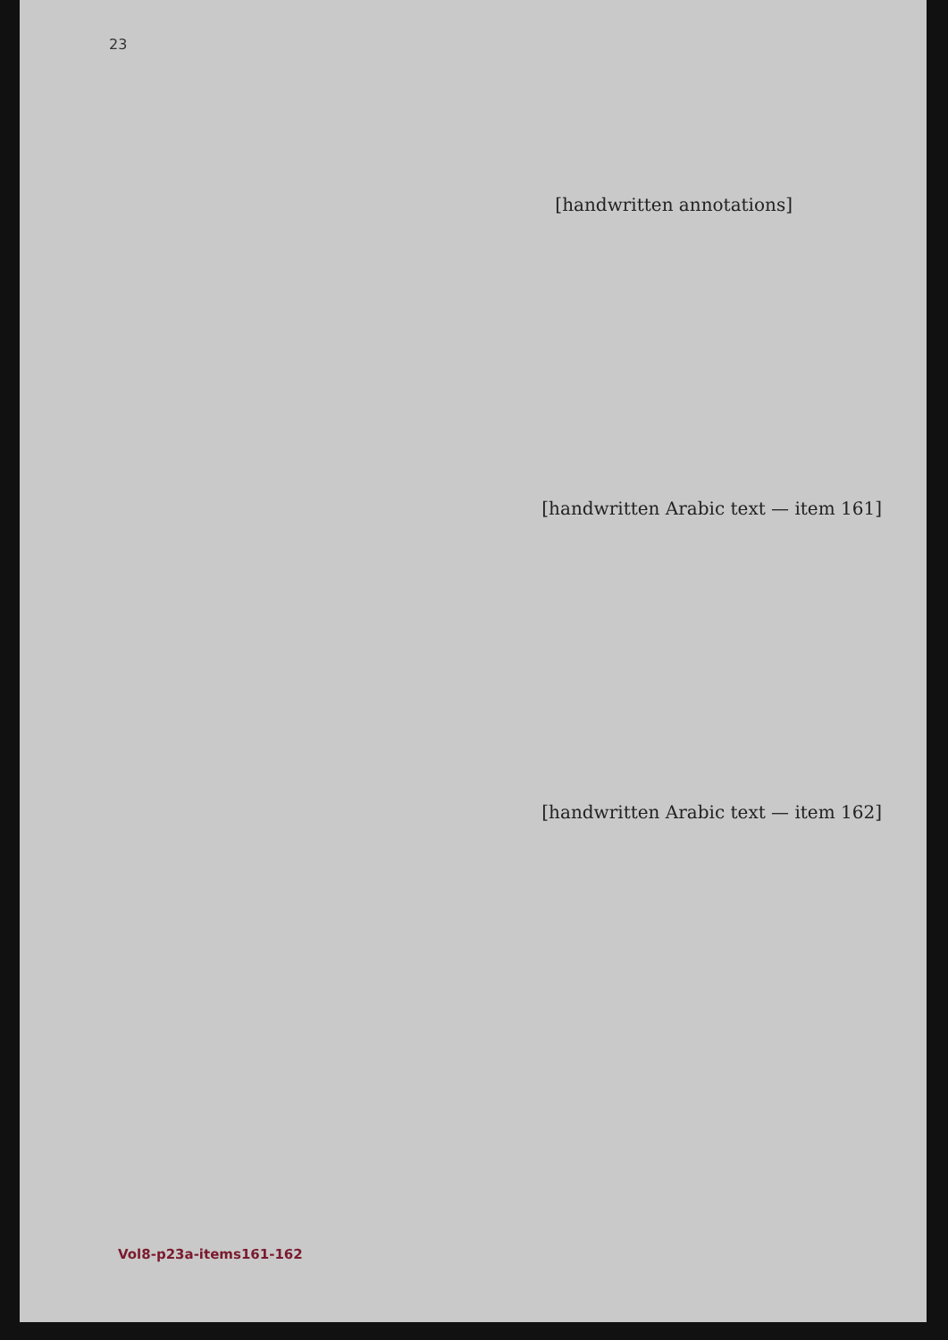23
[handwritten annotations]
[handwritten Arabic text — item 161]
[handwritten Arabic text — item 162]
Vol8-p23a-items161-162